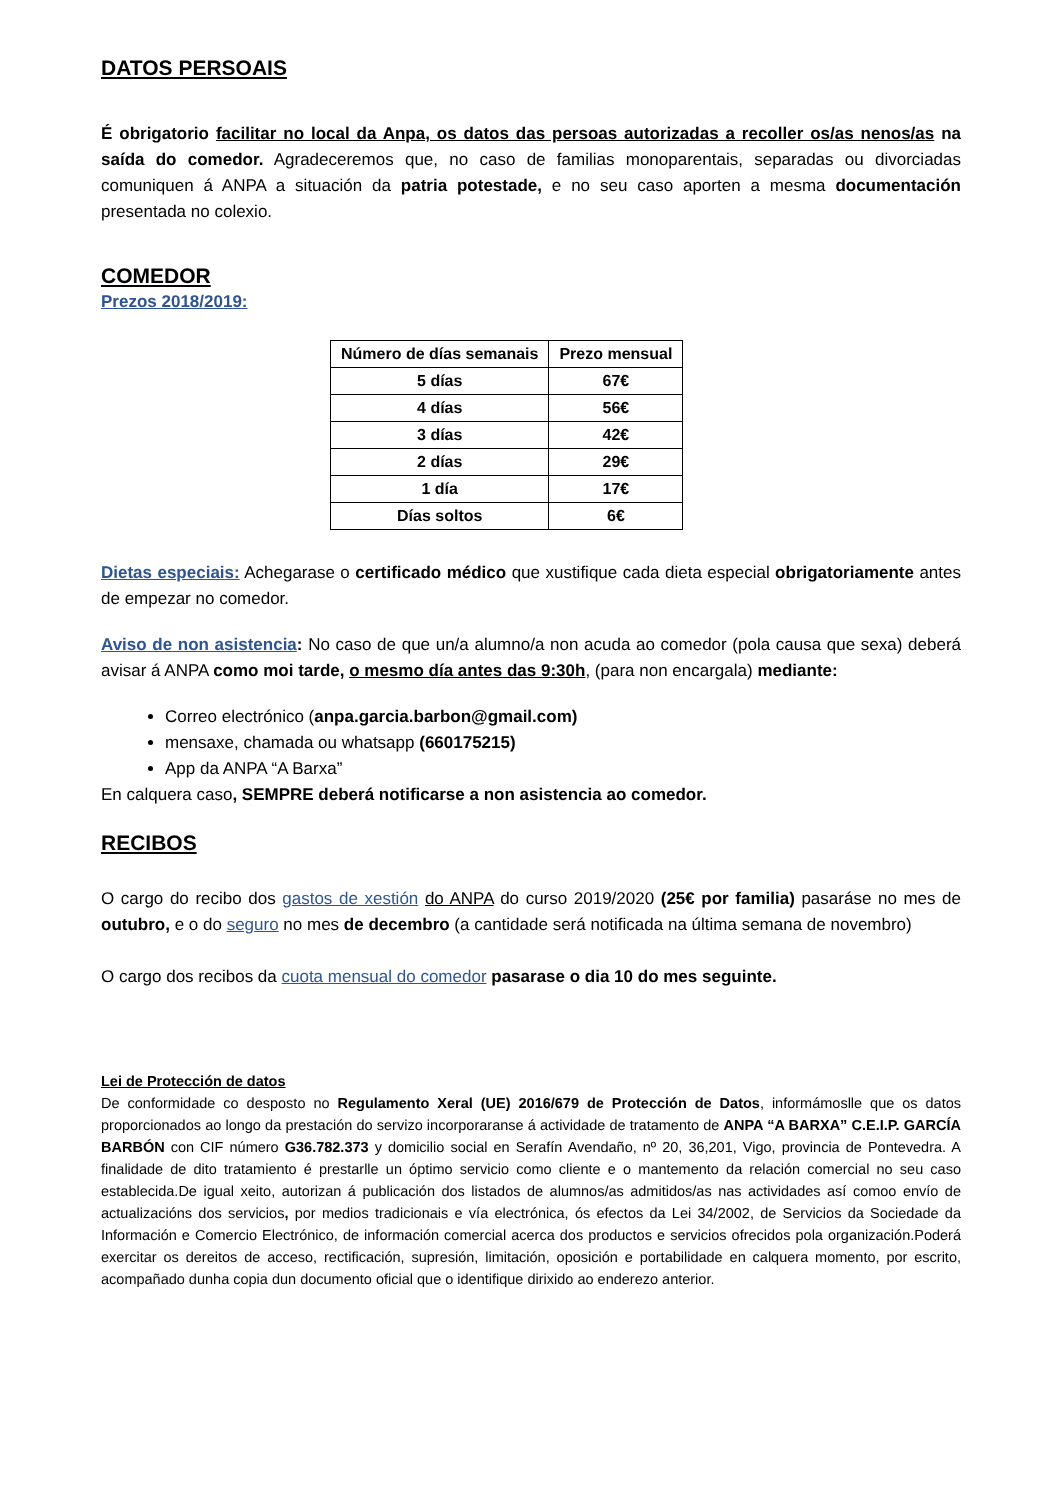DATOS PERSOAIS
É obrigatorio facilitar no local da Anpa, os datos das persoas autorizadas a recoller os/as nenos/as na saída do comedor. Agradeceremos que, no caso de familias monoparentais, separadas ou divorciadas comuniquen á ANPA a situación da patria potestade, e no seu caso aporten a mesma documentación presentada no colexio.
COMEDOR
Prezos 2018/2019:
| Número de días semanais | Prezo mensual |
| --- | --- |
| 5 días | 67€ |
| 4 días | 56€ |
| 3 días | 42€ |
| 2 días | 29€ |
| 1 día | 17€ |
| Días soltos | 6€ |
Dietas especiais: Achegarase o certificado médico que xustifique cada dieta especial obrigatoriamente antes de empezar no comedor.
Aviso de non asistencia: No caso de que un/a alumno/a non acuda ao comedor (pola causa que sexa) deberá avisar á ANPA como moi tarde, o mesmo día antes das 9:30h, (para non encargala) mediante:
Correo electrónico (anpa.garcia.barbon@gmail.com)
mensaxe, chamada ou whatsapp (660175215)
App da ANPA “A Barxa”
En calquera caso, SEMPRE deberá notificarse a non asistencia ao comedor.
RECIBOS
O cargo do recibo dos gastos de xestión do ANPA do curso 2019/2020 (25€ por familia) pasaráse no mes de outubro, e o do seguro no mes de decembro (a cantidade será notificada na última semana de novembro)
O cargo dos recibos da cuota mensual do comedor pasarase o dia 10 do mes seguinte.
Lei de Protección de datos
De conformidade co desposto no Regulamento Xeral (UE) 2016/679 de Protección de Datos, informámoslle que os datos proporcionados ao longo da prestación do servizo incorporaranse á actividade de tratamento de ANPA “A BARXA” C.E.I.P. GARCÍA BARBÓN con CIF número G36.782.373 y domicilio social en Serafín Avendaño, nº 20, 36,201, Vigo, provincia de Pontevedra. A finalidade de dito tratamiento é prestarlle un óptimo servicio como cliente e o mantemento da relación comercial no seu caso establecida.De igual xeito, autorizan á publicación dos listados de alumnos/as admitidos/as nas actividades así comoo envío de actualizacións dos servicios, por medios tradicionais e vía electrónica, ós efectos da Lei 34/2002, de Servicios da Sociedade da Información e Comercio Electrónico, de información comercial acerca dos productos e servicios ofrecidos pola organización.Poderá exercitar os dereitos de acceso, rectificación, supresión, limitación, oposición e portabilidade en calquera momento, por escrito, acompañado dunha copia dun documento oficial que o identifique dirixido ao enderezo anterior.